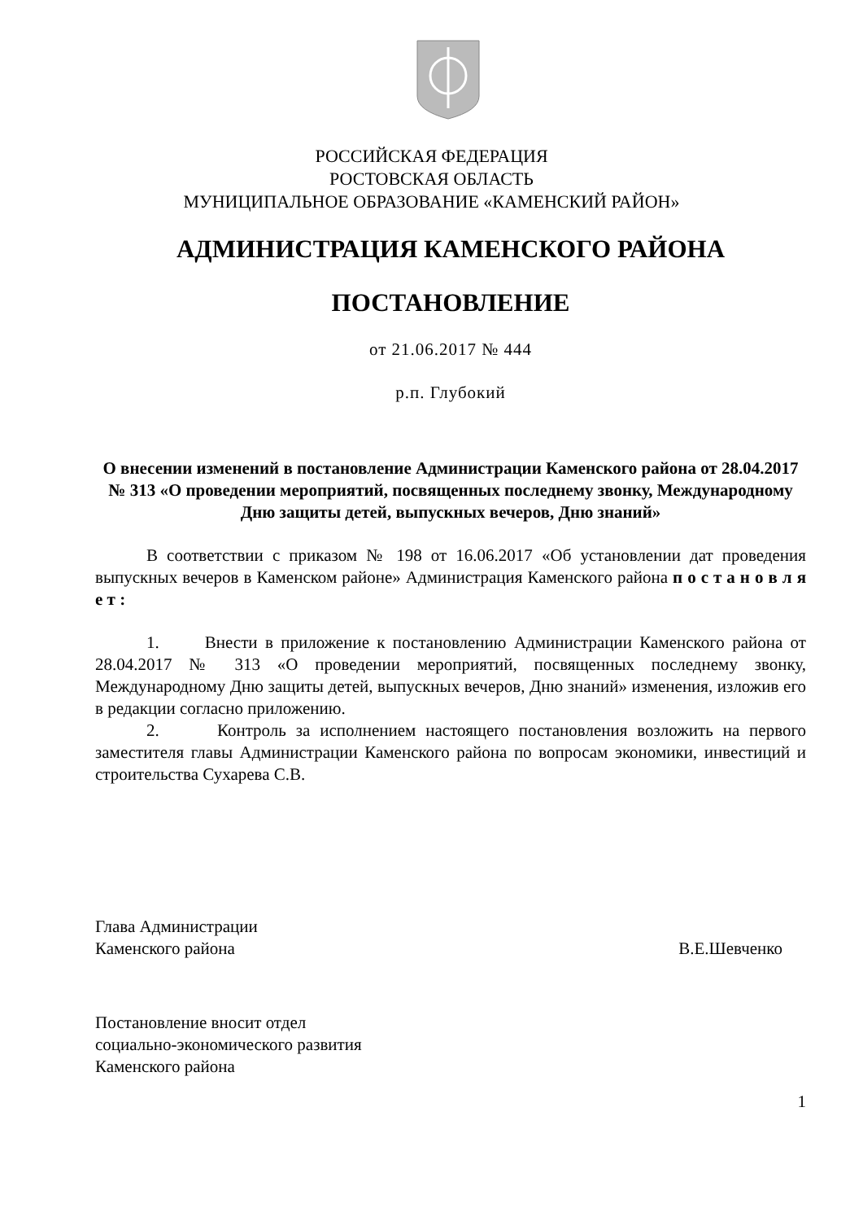РОССИЙСКАЯ ФЕДЕРАЦИЯ
РОСТОВСКАЯ ОБЛАСТЬ
МУНИЦИПАЛЬНОЕ ОБРАЗОВАНИЕ «КАМЕНСКИЙ РАЙОН»
АДМИНИСТРАЦИЯ КАМЕНСКОГО РАЙОНА
ПОСТАНОВЛЕНИЕ
от 21.06.2017 № 444
р.п. Глубокий
О внесении изменений в постановление Администрации Каменского района от 28.04.2017 № 313 «О проведении мероприятий, посвященных последнему звонку, Международному Дню защиты детей, выпускных вечеров, Дню знаний»
В соответствии с приказом № 198 от 16.06.2017 «Об установлении дат проведения выпускных вечеров в Каменском районе» Администрация Каменского района п о с т а н о в л я е т :
1. Внести в приложение к постановлению Администрации Каменского района от 28.04.2017 № 313 «О проведении мероприятий, посвященных последнему звонку, Международному Дню защиты детей, выпускных вечеров, Дню знаний» изменения, изложив его в редакции согласно приложению.
2. Контроль за исполнением настоящего постановления возложить на первого заместителя главы Администрации Каменского района по вопросам экономики, инвестиций и строительства Сухарева С.В.
Глава Администрации
Каменского района В.Е.Шевченко
Постановление вносит отдел
социально-экономического развития
Каменского района
1